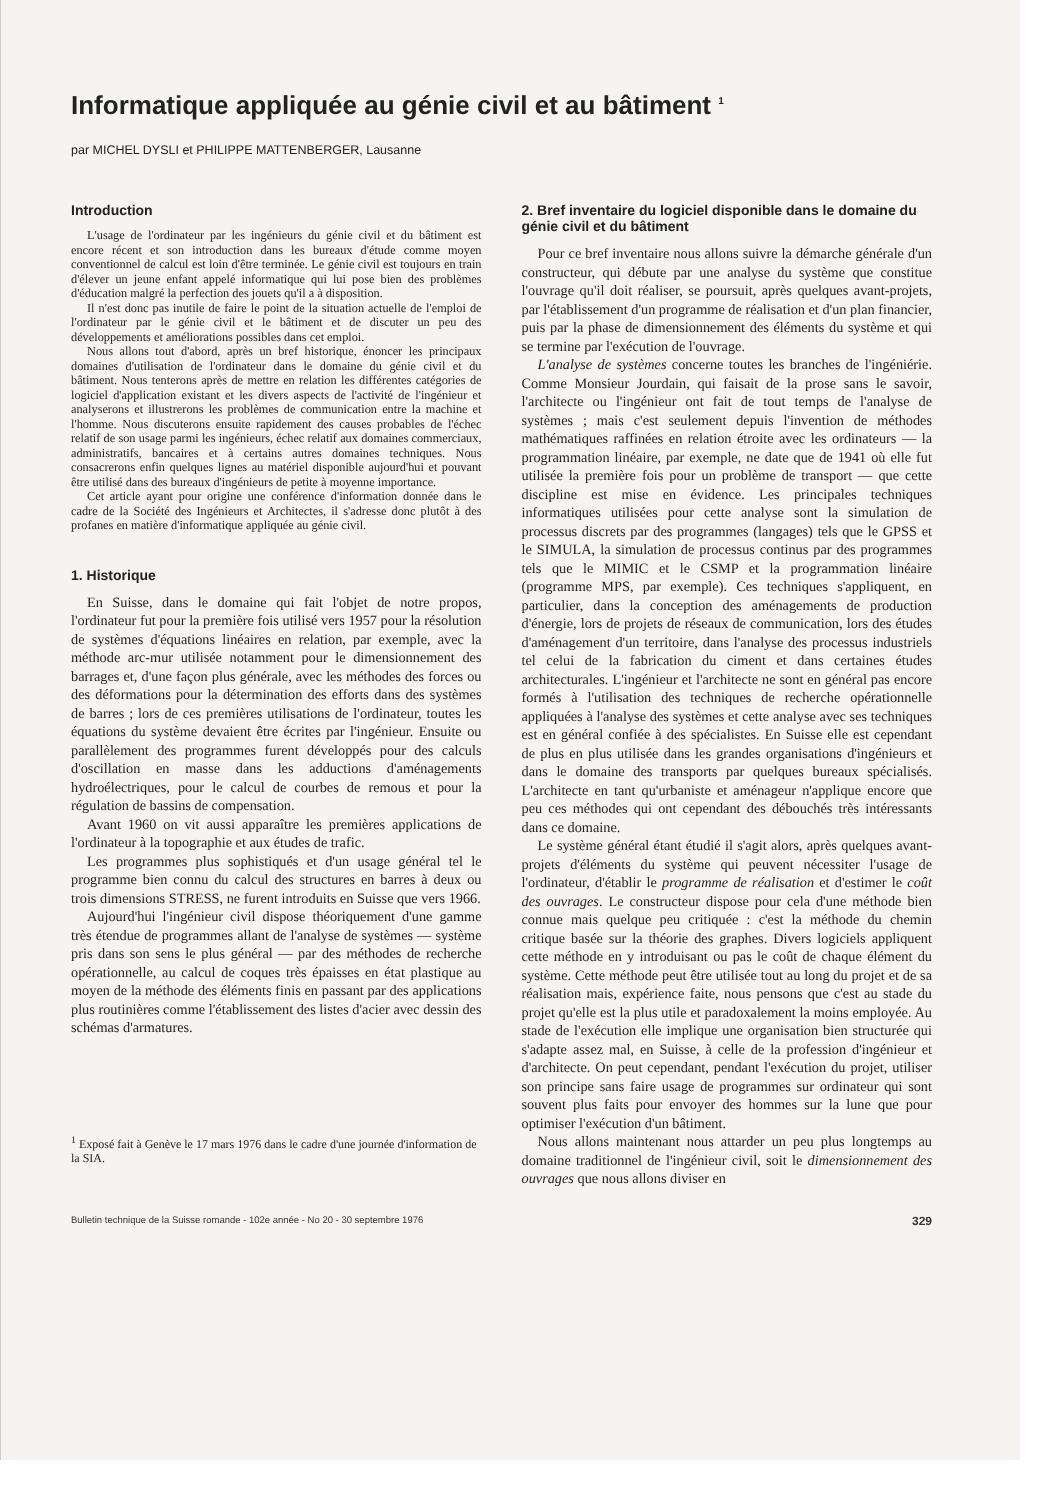Informatique appliquée au génie civil et au bâtiment <sup>1</sup>
par MICHEL DYSLI et PHILIPPE MATTENBERGER, Lausanne
Introduction
L'usage de l'ordinateur par les ingénieurs du génie civil et du bâtiment est encore récent et son introduction dans les bureaux d'étude comme moyen conventionnel de calcul est loin d'être terminée. Le génie civil est toujours en train d'élever un jeune enfant appelé informatique qui lui pose bien des problèmes d'éducation malgré la perfection des jouets qu'il a à disposition.
Il n'est donc pas inutile de faire le point de la situation actuelle de l'emploi de l'ordinateur par le génie civil et le bâtiment et de discuter un peu des développements et améliorations possibles dans cet emploi.
Nous allons tout d'abord, après un bref historique, énoncer les principaux domaines d'utilisation de l'ordinateur dans le domaine du génie civil et du bâtiment. Nous tenterons après de mettre en relation les différentes catégories de logiciel d'application existant et les divers aspects de l'activité de l'ingénieur et analyserons et illustrerons les problèmes de communication entre la machine et l'homme. Nous discuterons ensuite rapidement des causes probables de l'échec relatif de son usage parmi les ingénieurs, échec relatif aux domaines commerciaux, administratifs, bancaires et à certains autres domaines techniques. Nous consacrerons enfin quelques lignes au matériel disponible aujourd'hui et pouvant être utilisé dans des bureaux d'ingénieurs de petite à moyenne importance.
Cet article ayant pour origine une conférence d'information donnée dans le cadre de la Société des Ingénieurs et Architectes, il s'adresse donc plutôt à des profanes en matière d'informatique appliquée au génie civil.
1. Historique
En Suisse, dans le domaine qui fait l'objet de notre propos, l'ordinateur fut pour la première fois utilisé vers 1957 pour la résolution de systèmes d'équations linéaires en relation, par exemple, avec la méthode arc-mur utilisée notamment pour le dimensionnement des barrages et, d'une façon plus générale, avec les méthodes des forces ou des déformations pour la détermination des efforts dans des systèmes de barres ; lors de ces premières utilisations de l'ordinateur, toutes les équations du système devaient être écrites par l'ingénieur. Ensuite ou parallèlement des programmes furent développés pour des calculs d'oscillation en masse dans les adductions d'aménagements hydroélectriques, pour le calcul de courbes de remous et pour la régulation de bassins de compensation.
Avant 1960 on vit aussi apparaître les premières applications de l'ordinateur à la topographie et aux études de trafic.
Les programmes plus sophistiqués et d'un usage général tel le programme bien connu du calcul des structures en barres à deux ou trois dimensions STRESS, ne furent introduits en Suisse que vers 1966.
Aujourd'hui l'ingénieur civil dispose théoriquement d'une gamme très étendue de programmes allant de l'analyse de systèmes — système pris dans son sens le plus général — par des méthodes de recherche opérationnelle, au calcul de coques très épaisses en état plastique au moyen de la méthode des éléments finis en passant par des applications plus routinières comme l'établissement des listes d'acier avec dessin des schémas d'armatures.
<sup>1</sup> Exposé fait à Genève le 17 mars 1976 dans le cadre d'une journée d'information de la SIA.
2. Bref inventaire du logiciel disponible dans le domaine du génie civil et du bâtiment
Pour ce bref inventaire nous allons suivre la démarche générale d'un constructeur, qui débute par une analyse du système que constitue l'ouvrage qu'il doit réaliser, se poursuit, après quelques avant-projets, par l'établissement d'un programme de réalisation et d'un plan financier, puis par la phase de dimensionnement des éléments du système et qui se termine par l'exécution de l'ouvrage.
L'analyse de systèmes concerne toutes les branches de l'ingéniérie. Comme Monsieur Jourdain, qui faisait de la prose sans le savoir, l'architecte ou l'ingénieur ont fait de tout temps de l'analyse de systèmes ; mais c'est seulement depuis l'invention de méthodes mathématiques raffinées en relation étroite avec les ordinateurs — la programmation linéaire, par exemple, ne date que de 1941 où elle fut utilisée la première fois pour un problème de transport — que cette discipline est mise en évidence. Les principales techniques informatiques utilisées pour cette analyse sont la simulation de processus discrets par des programmes (langages) tels que le GPSS et le SIMULA, la simulation de processus continus par des programmes tels que le MIMIC et le CSMP et la programmation linéaire (programme MPS, par exemple). Ces techniques s'appliquent, en particulier, dans la conception des aménagements de production d'énergie, lors de projets de réseaux de communication, lors des études d'aménagement d'un territoire, dans l'analyse des processus industriels tel celui de la fabrication du ciment et dans certaines études architecturales. L'ingénieur et l'architecte ne sont en général pas encore formés à l'utilisation des techniques de recherche opérationnelle appliquées à l'analyse des systèmes et cette analyse avec ses techniques est en général confiée à des spécialistes. En Suisse elle est cependant de plus en plus utilisée dans les grandes organisations d'ingénieurs et dans le domaine des transports par quelques bureaux spécialisés. L'architecte en tant qu'urbaniste et aménageur n'applique encore que peu ces méthodes qui ont cependant des débouchés très intéressants dans ce domaine.
Le système général étant étudié il s'agit alors, après quelques avant-projets d'éléments du système qui peuvent nécessiter l'usage de l'ordinateur, d'établir le programme de réalisation et d'estimer le coût des ouvrages. Le constructeur dispose pour cela d'une méthode bien connue mais quelque peu critiquée : c'est la méthode du chemin critique basée sur la théorie des graphes. Divers logiciels appliquent cette méthode en y introduisant ou pas le coût de chaque élément du système. Cette méthode peut être utilisée tout au long du projet et de sa réalisation mais, expérience faite, nous pensons que c'est au stade du projet qu'elle est la plus utile et paradoxalement la moins employée. Au stade de l'exécution elle implique une organisation bien structurée qui s'adapte assez mal, en Suisse, à celle de la profession d'ingénieur et d'architecte. On peut cependant, pendant l'exécution du projet, utiliser son principe sans faire usage de programmes sur ordinateur qui sont souvent plus faits pour envoyer des hommes sur la lune que pour optimiser l'exécution d'un bâtiment.
Nous allons maintenant nous attarder un peu plus longtemps au domaine traditionnel de l'ingénieur civil, soit le dimensionnement des ouvrages que nous allons diviser en
Bulletin technique de la Suisse romande - 102e année - No 20 - 30 septembre 1976 329